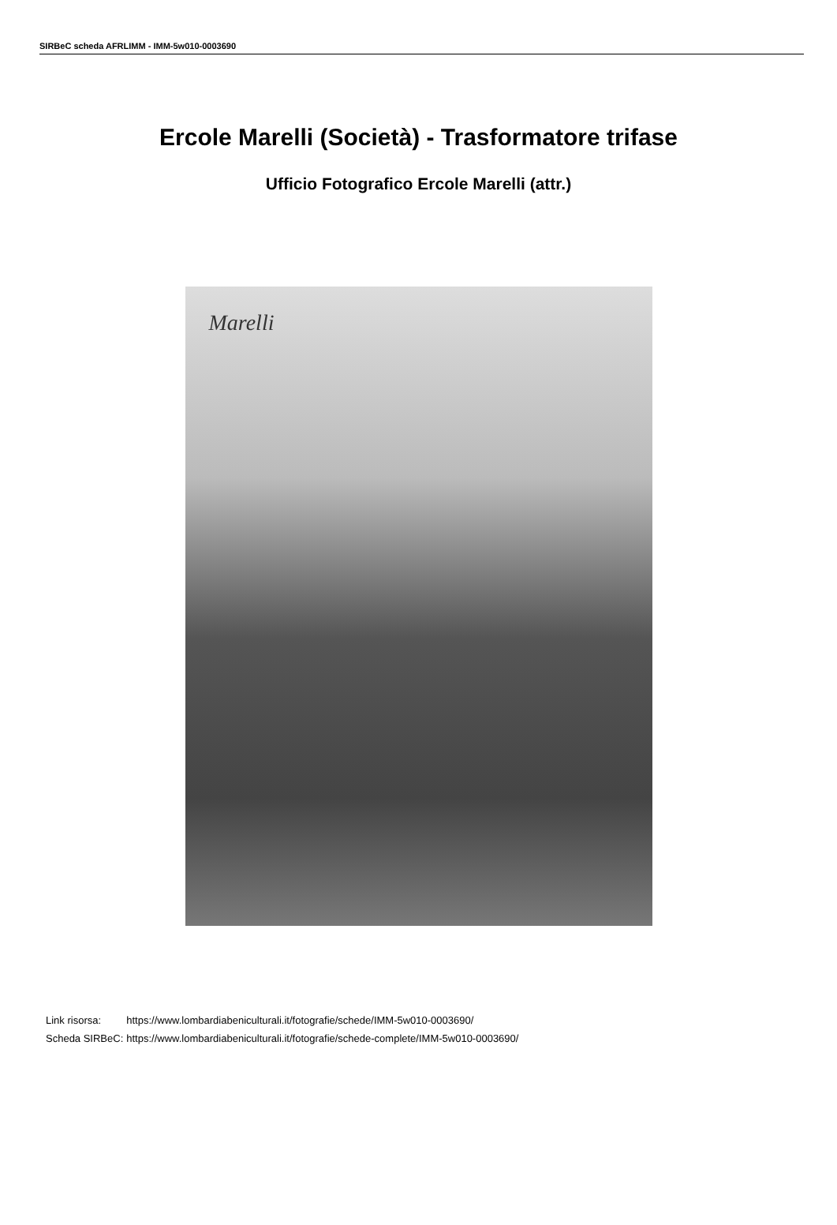SIRBeC scheda AFRLIMM - IMM-5w010-0003690
Ercole Marelli (Società) - Trasformatore trifase
Ufficio Fotografico Ercole Marelli (attr.)
Marelli
| Link risorsa: | https://www.lombardiabeniculturali.it/fotografie/schede/IMM-5w010-0003690/ |
| Scheda SIRBeC: | https://www.lombardiabeniculturali.it/fotografie/schede-complete/IMM-5w010-0003690/ |